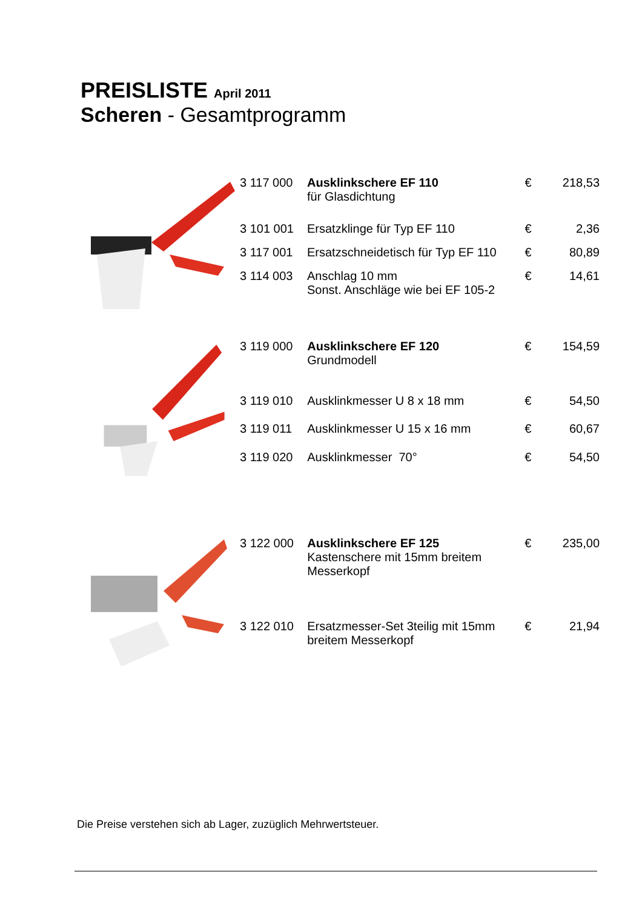PREISLISTE April 2011
Scheren - Gesamtprogramm
| 3 117 000 | Ausklinkschere EF 110 für Glasdichtung | € | 218,53 |
| 3 101 001 | Ersatzklinge für Typ EF 110 | € | 2,36 |
| 3 117 001 | Ersatzschneidetisch für Typ EF 110 | € | 80,89 |
| 3 114 003 | Anschlag 10 mm Sonst. Anschläge wie bei EF 105-2 | € | 14,61 |
| 3 119 000 | Ausklinkschere EF 120 Grundmodell | € | 154,59 |
| 3 119 010 | Ausklinkmesser U 8 x 18 mm | € | 54,50 |
| 3 119 011 | Ausklinkmesser U 15 x 16 mm | € | 60,67 |
| 3 119 020 | Ausklinkmesser 70° | € | 54,50 |
| 3 122 000 | Ausklinkschere EF 125 Kastenschere mit 15mm breitem Messerkopf | € | 235,00 |
| 3 122 010 | Ersatzmesser-Set 3teilig mit 15mm breitem Messerkopf | € | 21,94 |
Die Preise verstehen sich ab Lager, zuzüglich Mehrwertsteuer.